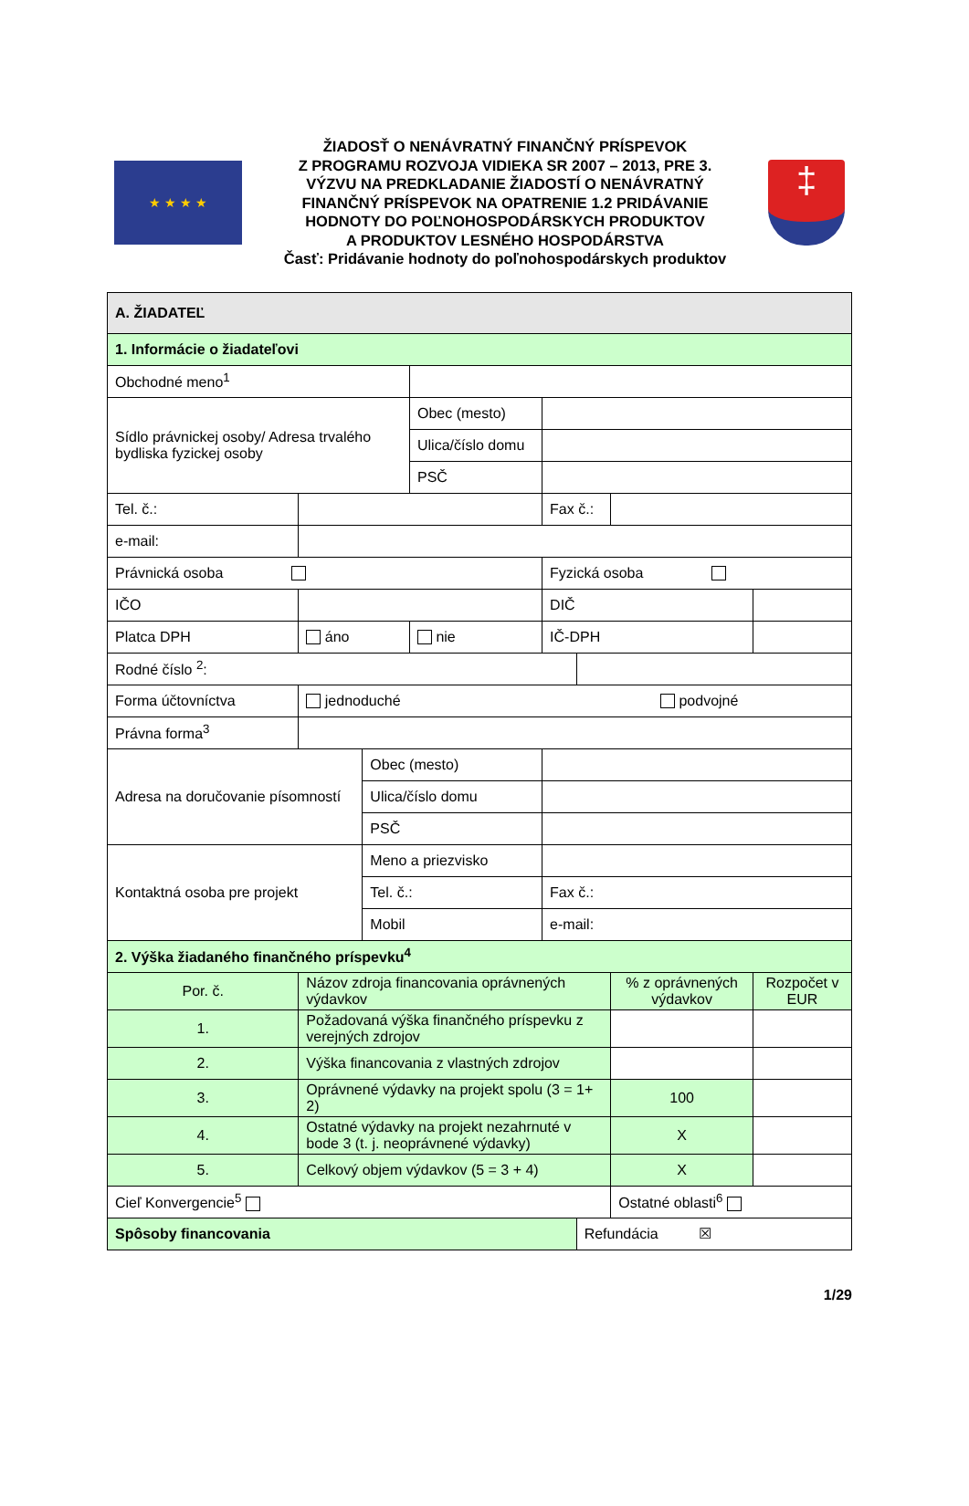★ ★ ★ ★
ŽIADOSŤ O NENÁVRATNÝ FINANČNÝ PRÍSPEVOK
Z PROGRAMU ROZVOJA VIDIEKA SR 2007 – 2013, PRE 3.
VÝZVU NA PREDKLADANIE ŽIADOSTÍ O NENÁVRATNÝ
FINANČNÝ PRÍSPEVOK NA OPATRENIE 1.2 PRIDÁVANIE
HODNOTY DO POĽNOHOSPODÁRSKYCH PRODUKTOV
A PRODUKTOV LESNÉHO HOSPODÁRSTVA
Časť: Pridávanie hodnoty do poľnohospodárskych produktov
‡
| A. ŽIADATEĽ | | | | | | | | |
| --- | --- | --- | --- | --- | --- | --- | --- | --- |
| 1. Informácie o žiadateľovi | | | | | | | | |
| Obchodné meno<sup>1</sup> | | | | | | | | |
| Sídlo právnickej osoby/ Adresa trvalého bydliska fyzickej osoby | | | | Obec (mesto) | | | | |
| | | | | Ulica/číslo domu | | | | |
| | | | | PSČ | | | | |
| Tel. č.: | | | | | Fax č.: | | | |
| e-mail: | | | | | | | | |
| Právnická osoba | | | | | Fyzická osoba | | | |
| IČO | | | | | DIČ | | | |
| Platca DPH | | áno | | nie | IČ-DPH | | | |
| Rodné číslo <sup>2</sup>: | | | | | | | | |
| Forma účtovníctva | | jednoduché podvojné | | | | | | |
| Právna forma<sup>3</sup> | | | | | | | | |
| Adresa na doručovanie písomností | | | Obec (mesto) | | | | | |
| | | | Ulica/číslo domu | | | | | |
| | | | PSČ | | | | | |
| Kontaktná osoba pre projekt | | | Meno a priezvisko | | | | | |
| | | | Tel. č.: | | Fax č.: | | | |
| | | | Mobil | | e-mail: | | | |
| 2. Výška žiadaného finančného príspevku<sup>4</sup> | | | | | | | | |
| Por. č. | Názov zdroja financovania oprávnených výdavkov | | | | | | % z oprávnených výdavkov | Rozpočet v EUR |
| 1. | Požadovaná výška finančného príspevku z verejných zdrojov | | | | | | | |
| 2. | Výška financovania z vlastných zdrojov | | | | | | | |
| 3. | Oprávnené výdavky na projekt spolu (3 = 1+ 2) | | | | | | 100 | |
| 4. | Ostatné výdavky na projekt nezahrnuté v bode 3 (t. j. neoprávnené výdavky) | | | | | | X | |
| 5. | Celkový objem výdavkov (5 = 3 + 4) | | | | | | X | |
| Cieľ Konvergencie<sup>5</sup> | | | | | | | Ostatné oblasti<sup>6</sup> | |
| Spôsoby financovania | | | | | | Refundácia ☒ | | |
1/29